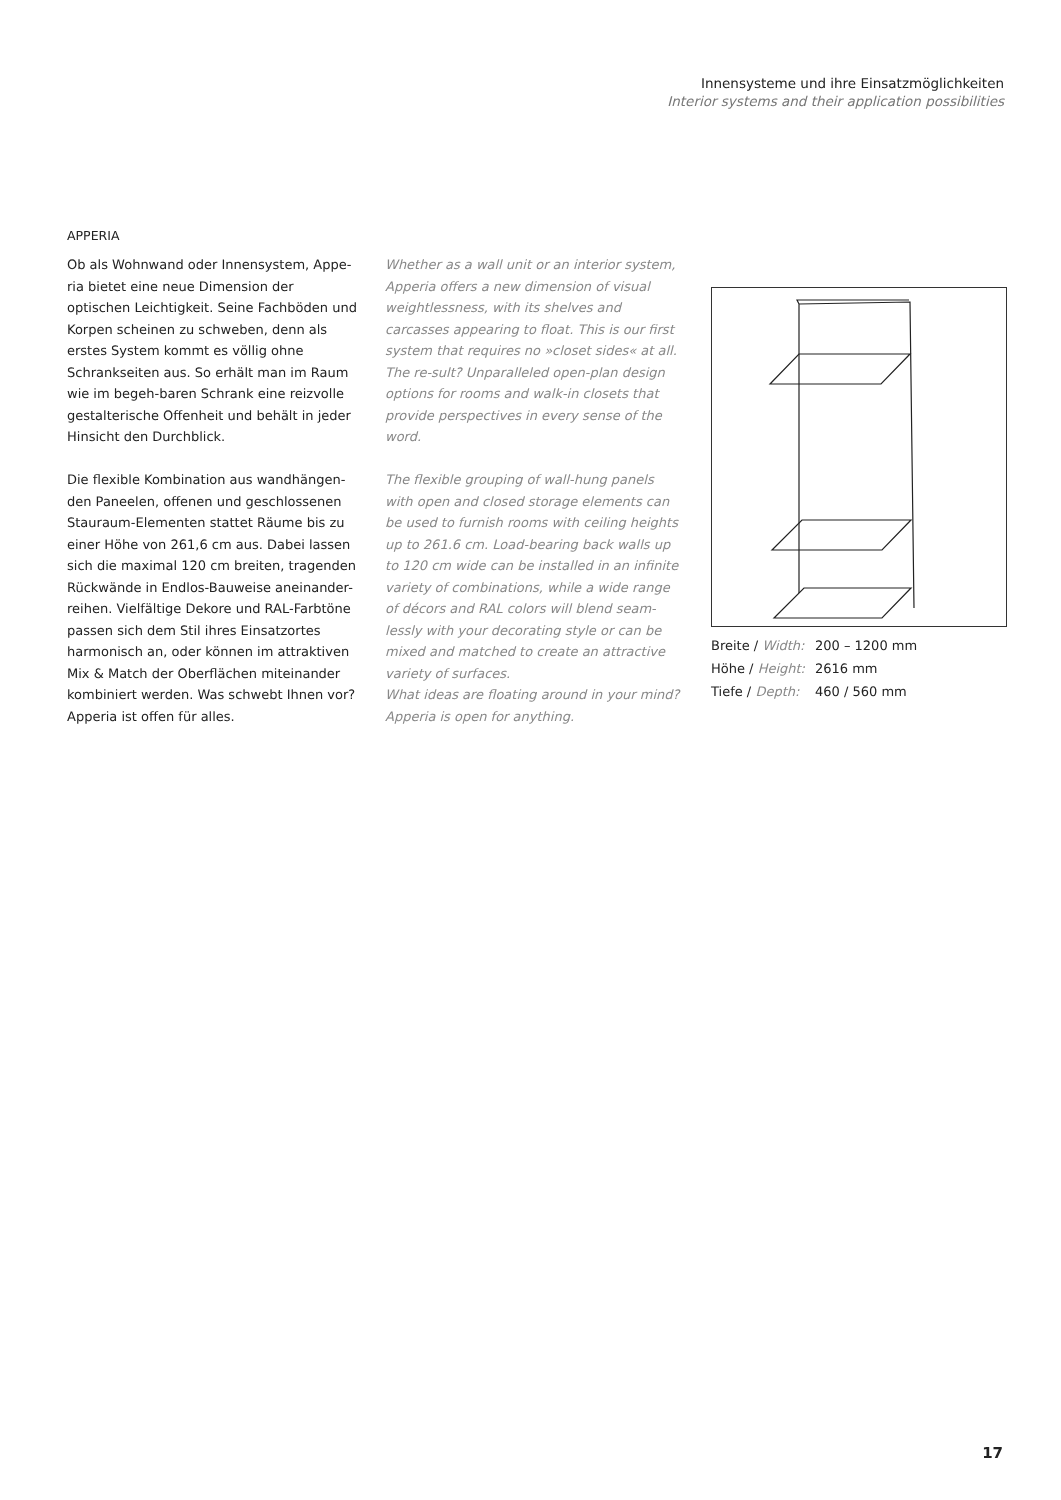Innensysteme und ihre Einsatzmöglichkeiten
Interior systems and their application possibilities
APPERIA
Ob als Wohnwand oder Innensystem, Appe-ria bietet eine neue Dimension der optischen Leichtigkeit. Seine Fachböden und Korpen scheinen zu schweben, denn als erstes System kommt es völlig ohne Schrankseiten aus. So erhält man im Raum wie im begeh-baren Schrank eine reizvolle gestalterische Offenheit und behält in jeder Hinsicht den Durchblick.
Die flexible Kombination aus wandhängen-den Paneelen, offenen und geschlossenen Stauraum-Elementen stattet Räume bis zu einer Höhe von 261,6 cm aus. Dabei lassen sich die maximal 120 cm breiten, tragenden Rückwände in Endlos-Bauweise aneinander-reihen. Vielfältige Dekore und RAL-Farbtöne passen sich dem Stil ihres Einsatzortes harmonisch an, oder können im attraktiven Mix & Match der Oberflächen miteinander kombiniert werden. Was schwebt Ihnen vor? Apperia ist offen für alles.
Whether as a wall unit or an interior system, Apperia offers a new dimension of visual weightlessness, with its shelves and carcasses appearing to float. This is our first system that requires no »closet sides« at all. The re-sult? Unparalleled open-plan design options for rooms and walk-in closets that provide perspectives in every sense of the word.
The flexible grouping of wall-hung panels with open and closed storage elements can be used to furnish rooms with ceiling heights up to 261.6 cm. Load-bearing back walls up to 120 cm wide can be installed in an infinite variety of combinations, while a wide range of décors and RAL colors will blend seam-lessly with your decorating style or can be mixed and matched to create an attractive variety of surfaces.
What ideas are floating around in your mind? Apperia is open for anything.
| Breite / Width: | 200 – 1200 mm |
| Höhe / Height: | 2616 mm |
| Tiefe / Depth: | 460 / 560 mm |
17